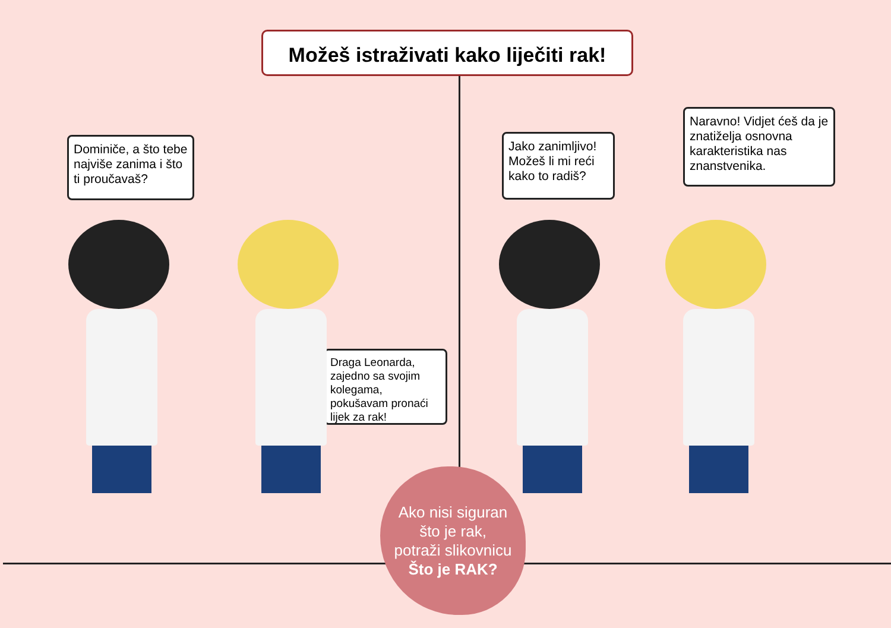Možeš istraživati kako liječiti rak!
Dominiče, a što tebe najviše zanima i što ti proučavaš?
Draga Leonarda, zajedno sa svojim kolegama, pokušavam pronaći lijek za rak!
Jako zanimljivo! Možeš li mi reći kako to radiš?
Naravno! Vidjet ćeš da je znatiželja osnovna karakteristika nas znanstvenika.
Ako nisi siguran
što je rak,
potraži slikovnicu
Što je RAK?